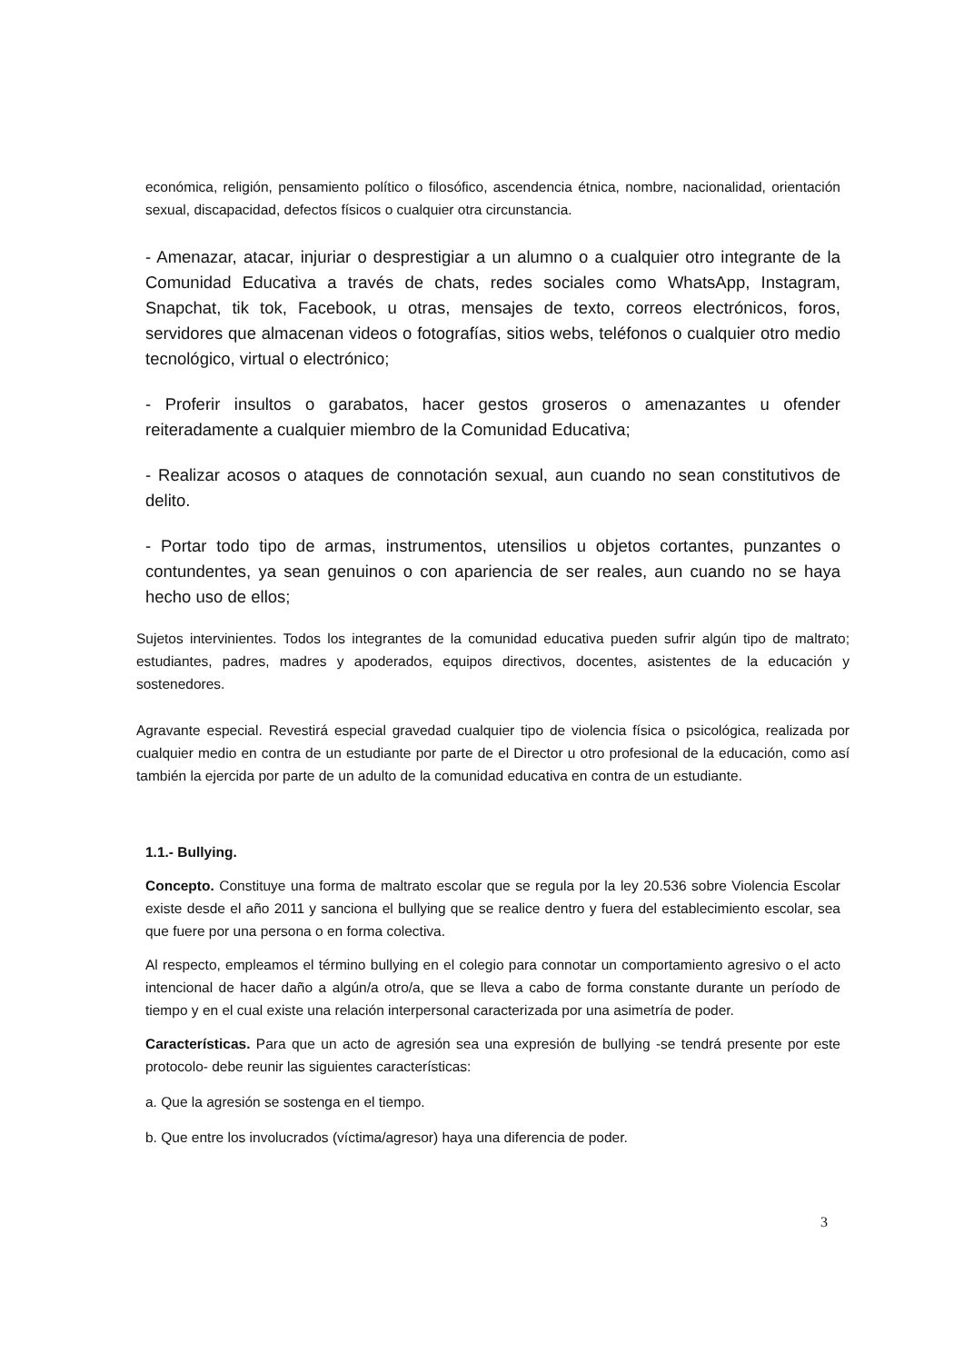económica, religión, pensamiento político o filosófico, ascendencia étnica, nombre, nacionalidad, orientación sexual, discapacidad, defectos físicos o cualquier otra circunstancia.
- Amenazar, atacar, injuriar o desprestigiar a un alumno o a cualquier otro integrante de la Comunidad Educativa a través de chats, redes sociales como WhatsApp, Instagram, Snapchat, tik tok, Facebook, u otras, mensajes de texto, correos electrónicos, foros, servidores que almacenan videos o fotografías, sitios webs, teléfonos o cualquier otro medio tecnológico, virtual o electrónico;
- Proferir insultos o garabatos, hacer gestos groseros o amenazantes u ofender reiteradamente a cualquier miembro de la Comunidad Educativa;
- Realizar acosos o ataques de connotación sexual, aun cuando no sean constitutivos de delito.
- Portar todo tipo de armas, instrumentos, utensilios u objetos cortantes, punzantes o contundentes, ya sean genuinos o con apariencia de ser reales, aun cuando no se haya hecho uso de ellos;
Sujetos intervinientes. Todos los integrantes de la comunidad educativa pueden sufrir algún tipo de maltrato; estudiantes, padres, madres y apoderados, equipos directivos, docentes, asistentes de la educación y sostenedores.
Agravante especial. Revestirá especial gravedad cualquier tipo de violencia física o psicológica, realizada por cualquier medio en contra de un estudiante por parte de el Director u otro profesional de la educación, como así también la ejercida por parte de un adulto de la comunidad educativa en contra de un estudiante.
1.1.- Bullying.
Concepto. Constituye una forma de maltrato escolar que se regula por la ley 20.536 sobre Violencia Escolar existe desde el año 2011 y sanciona el bullying que se realice dentro y fuera del establecimiento escolar, sea que fuere por una persona o en forma colectiva.
Al respecto, empleamos el término bullying en el colegio para connotar un comportamiento agresivo o el acto intencional de hacer daño a algún/a otro/a, que se lleva a cabo de forma constante durante un período de tiempo y en el cual existe una relación interpersonal caracterizada por una asimetría de poder.
Características. Para que un acto de agresión sea una expresión de bullying -se tendrá presente por este protocolo- debe reunir las siguientes características:
a. Que la agresión se sostenga en el tiempo.
b. Que entre los involucrados (víctima/agresor) haya una diferencia de poder.
3